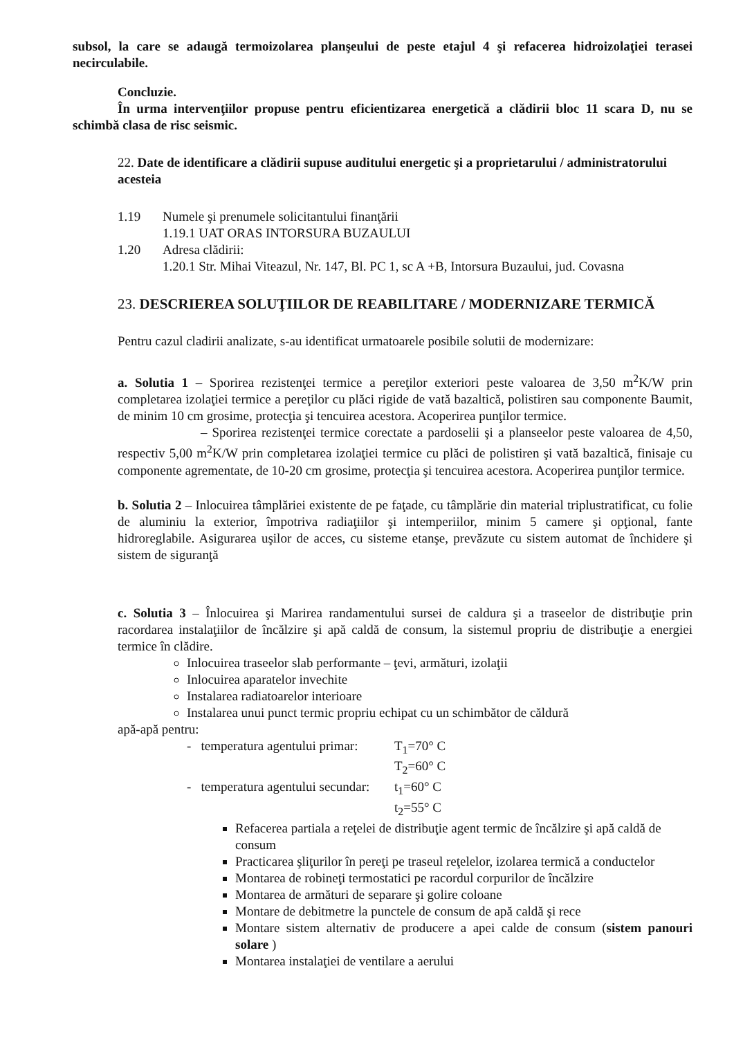subsol, la care se adaugă termoizolarea planşeului de peste etajul 4 şi refacerea hidroizolaţiei terasei necirculabile.
Concluzie.
În urma intervenţiilor propuse pentru eficientizarea energetică a clădirii bloc 11 scara D, nu se schimbă clasa de risc seismic.
22. Date de identificare a clădirii supuse auditului energetic şi a proprietarului / administratorului acesteia
1.19 Numele şi prenumele solicitantului finanţării
1.19.1 UAT ORAS INTORSURA BUZAULUI
1.20 Adresa clădirii:
1.20.1 Str. Mihai Viteazul, Nr. 147, Bl. PC 1, sc A +B, Intorsura Buzaului, jud. Covasna
23. DESCRIEREA SOLUŢIILOR DE REABILITARE / MODERNIZARE TERMICĂ
Pentru cazul cladirii analizate, s-au identificat urmatoarele posibile solutii de modernizare:
a. Solutia 1 – Sporirea rezistenţei termice a pereţilor exteriori peste valoarea de 3,50 m<sup>2</sup>K/W prin completarea izolaţiei termice a pereţilor cu plăci rigide de vată bazaltică, polistiren sau componente Baumit, de minim 10 cm grosime, protecţia şi tencuirea acestora. Acoperirea punţilor termice.
– Sporirea rezistenţei termice corectate a pardoselii şi a planseelor peste valoarea de 4,50, respectiv 5,00 m<sup>2</sup>K/W prin completarea izolaţiei termice cu plăci de polistiren şi vată bazaltică, finisaje cu componente agrementate, de 10-20 cm grosime, protecţia şi tencuirea acestora. Acoperirea punţilor termice.
b. Solutia 2 – Inlocuirea tâmplăriei existente de pe faţade, cu tâmplărie din material triplustratificat, cu folie de aluminiu la exterior, împotriva radiaţiilor şi intemperiilor, minim 5 camere şi opţional, fante hidroreglabile. Asigurarea uşilor de acces, cu sisteme etanşe, prevăzute cu sistem automat de închidere şi sistem de siguranţă
c. Solutia 3 – Înlocuirea şi Marirea randamentului sursei de caldura şi a traseelor de distribuţie prin racordarea instalaţiilor de încălzire şi apă caldă de consum, la sistemul propriu de distribuţie a energiei termice în clădire.
Inlocuirea traseelor slab performante – ţevi, armături, izolaţii
Inlocuirea aparatelor invechite
Instalarea radiatoarelor interioare
Instalarea unui punct termic propriu echipat cu un schimbător de căldură
apă-apă pentru:
- temperatura agentului primar: T<sub>1</sub>=70° C
T<sub>2</sub>=60° C
- temperatura agentului secundar: t<sub>1</sub>=60° C
t<sub>2</sub>=55° C
Refacerea partiala a reţelei de distribuţie agent termic de încălzire şi apă caldă de consum
Practicarea şliţurilor în pereţi pe traseul reţelelor, izolarea termică a conductelor
Montarea de robineţi termostatici pe racordul corpurilor de încălzire
Montarea de armături de separare şi golire coloane
Montare de debitmetre la punctele de consum de apă caldă şi rece
Montare sistem alternativ de producere a apei calde de consum (sistem panouri solare )
Montarea instalaţiei de ventilare a aerului